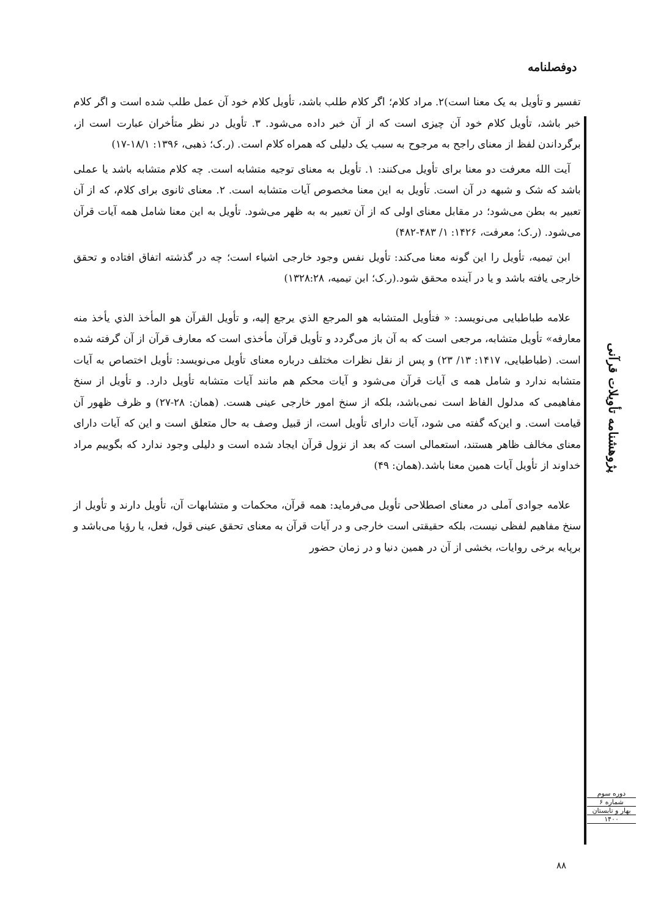دوفصلنامه
تفسیر و تأویل به یک معنا است)۲. مراد کلام؛ اگر کلام طلب باشد، تأویل کلام خود آن عمل طلب شده است و اگر کلام خبر باشد، تأویل کلام خود آن چیزی است که از آن خبر داده می‌شود. ۳. تأویل در نظر متأخران عبارت است از، برگرداندن لفظ از معنای راجح به مرجوح به سبب یک دلیلی که همراه کلام است. (ر.ک؛ ذهبی، ۱۳۹۶: ۱۸/۱-۱۷)
 آیت الله معرفت دو معنا برای تأویل می‌کنند: ۱. تأویل به معنای توجیه متشابه است. چه کلام متشابه باشد یا عملی باشد که شک و شبهه در آن است. تأویل به این معنا مخصوص آیات متشابه است. ۲. معنای ثانوی برای کلام، که از آن تعبیر به بطن می‌شود؛ در مقابل معنای اولی که از آن تعبیر به به ظهر می‌شود. تأویل به این معنا شامل همه آیات قرآن می‌شود. (ر.ک؛ معرفت، ۱۴۲۶: ۱/ ۴۸۳-۴۸۲)
 ابن تیمیه، تأویل را این گونه معنا می‌کند: تأویل نفس وجود خارجی اشیاء است؛ چه در گذشته اتفاق افتاده و تحقق خارجی یافته باشد و یا در آینده محقق شود.(ر.ک؛ ابن تیمیه، ۱۳۲۸:۲۸)
 علامه طباطبایی می‌نویسد: « فتأويل المتشابه هو المرجع الذي يرجع إليه، و تأويل القرآن هو المأخذ الذي يأخذ منه معارفه» تأویل متشابه، مرجعی است که به آن باز می‌گردد و تأویل قرآن مأخذی است که معارف قرآن از آن گرفته شده است. (طباطبایی، ۱۴۱۷: ۱۳/ ۲۳) و پس از نقل نظرات مختلف درباره معنای تأویل می‌نویسد: تأویل اختصاص به آیات متشابه ندارد و شامل همه ی آیات قرآن می‌شود و آیات محکم هم مانند آیات متشابه تأویل دارد. و تأویل از سنخ مفاهیمی که مدلول الفاظ است نمی‌باشد، بلکه از سنخ امور خارجی عینی هست. (همان: ۲۸-۲۷) و ظرف ظهور آن قیامت است. و این‌که گفته می شود، آیات دارای تأویل است، از قبیل وصف به حال متعلق است و این که آیات دارای معنای مخالف ظاهر هستند، استعمالی است که بعد از نزول قرآن ایجاد شده است و دلیلی وجود ندارد که بگوییم مراد خداوند از تأویل آیات همین معنا باشد.(همان: ۴۹)
 علامه جوادی آملی در معنای اصطلاحی تأویل می‌فرماید: همه قرآن، محکمات و متشابهات آن، تأویل دارند و تأویل از سنخ مفاهیم لفظی نیست، بلکه حقیقتی است خارجی و در آیات قرآن به معنای تحقق عینی قول، فعل، یا رؤیا می‌باشد و برپایه برخی روایات، بخشی از آن در همین دنیا و در زمان حضور
پژوهشنامه تأویلات قرآنی
دوره سوم
شماره ۶
بهار و تابستان
۱۴۰۰
۸۸